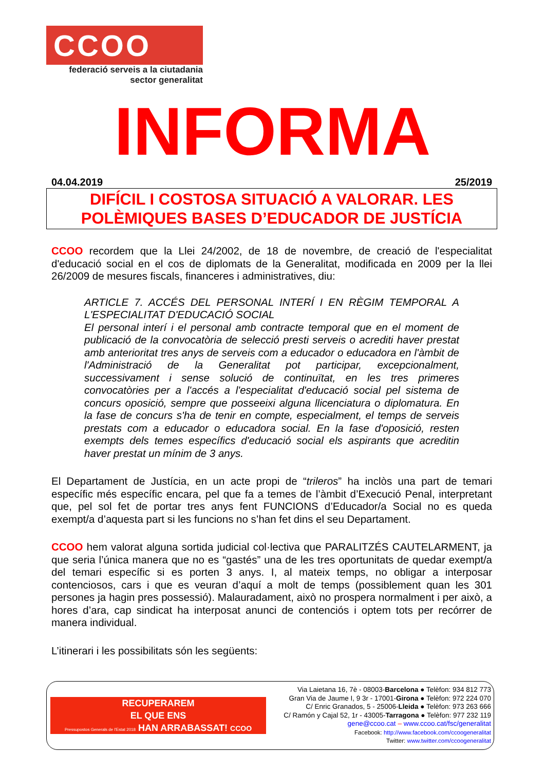CCOO
federació serveis a la ciutadania
sector generalitat
INFORMA
04.04.2019 25/2019
DIFÍCIL I COSTOSA SITUACIÓ A VALORAR. LES
POLÈMIQUES BASES D’EDUCADOR DE JUSTÍCIA
CCOO recordem que la Llei 24/2002, de 18 de novembre, de creació de l'especialitat d'educació social en el cos de diplomats de la Generalitat, modificada en 2009 per la llei 26/2009 de mesures fiscals, financeres i administratives, diu:
ARTICLE 7. ACCÉS DEL PERSONAL INTERÍ I EN RÈGIM TEMPORAL A L'ESPECIALITAT D'EDUCACIÓ SOCIAL
El personal interí i el personal amb contracte temporal que en el moment de publicació de la convocatòria de selecció presti serveis o acrediti haver prestat amb anterioritat tres anys de serveis com a educador o educadora en l'àmbit de l'Administració de la Generalitat pot participar, excepcionalment, successivament i sense solució de continuïtat, en les tres primeres convocatòries per a l'accés a l'especialitat d'educació social pel sistema de concurs oposició, sempre que posseeixi alguna llicenciatura o diplomatura. En la fase de concurs s'ha de tenir en compte, especialment, el temps de serveis prestats com a educador o educadora social. En la fase d'oposició, resten exempts dels temes específics d'educació social els aspirants que acreditin haver prestat un mínim de 3 anys.
El Departament de Justícia, en un acte propi de “trileros” ha inclòs una part de temari específic més específic encara, pel que fa a temes de l’àmbit d’Execució Penal, interpretant que, pel sol fet de portar tres anys fent FUNCIONS d’Educador/a Social no es queda exempt/a d’aquesta part si les funcions no s’han fet dins el seu Departament.
CCOO hem valorat alguna sortida judicial col·lectiva que PARALITZÉS CAUTELARMENT, ja que seria l’única manera que no es “gastés” una de les tres oportunitats de quedar exempt/a del temari específic si es porten 3 anys. I, al mateix temps, no obligar a interposar contenciosos, cars i que es veuran d’aquí a molt de temps (possiblement quan les 301 persones ja hagin pres possessió). Malauradament, això no prospera normalment i per això, a hores d’ara, cap sindicat ha interposat anunci de contenciós i optem tots per recórrer de manera individual.
L’itinerari i les possibilitats són les següents:
RECUPERAREM
EL QUE ENS
Pressupostos Generals de l'Estat 2018 HAN ARRABASSAT! CCOO
Via Laietana 16, 7è - 08003-Barcelona ● Telèfon: 934 812 773
Gran Via de Jaume I, 9 3r - 17001-Girona ● Telèfon: 972 224 070
C/ Enric Granados, 5 - 25006-Lleida ● Telèfon: 973 263 666
C/ Ramón y Cajal 52, 1r - 43005-Tarragona ● Telèfon: 977 232 119
gene@ccoo.cat – www.ccoo.cat/fsc/generalitat
Facebook: http://www.facebook.com/ccoogeneralitat
Twitter: www.twitter.com/ccoogeneralitat